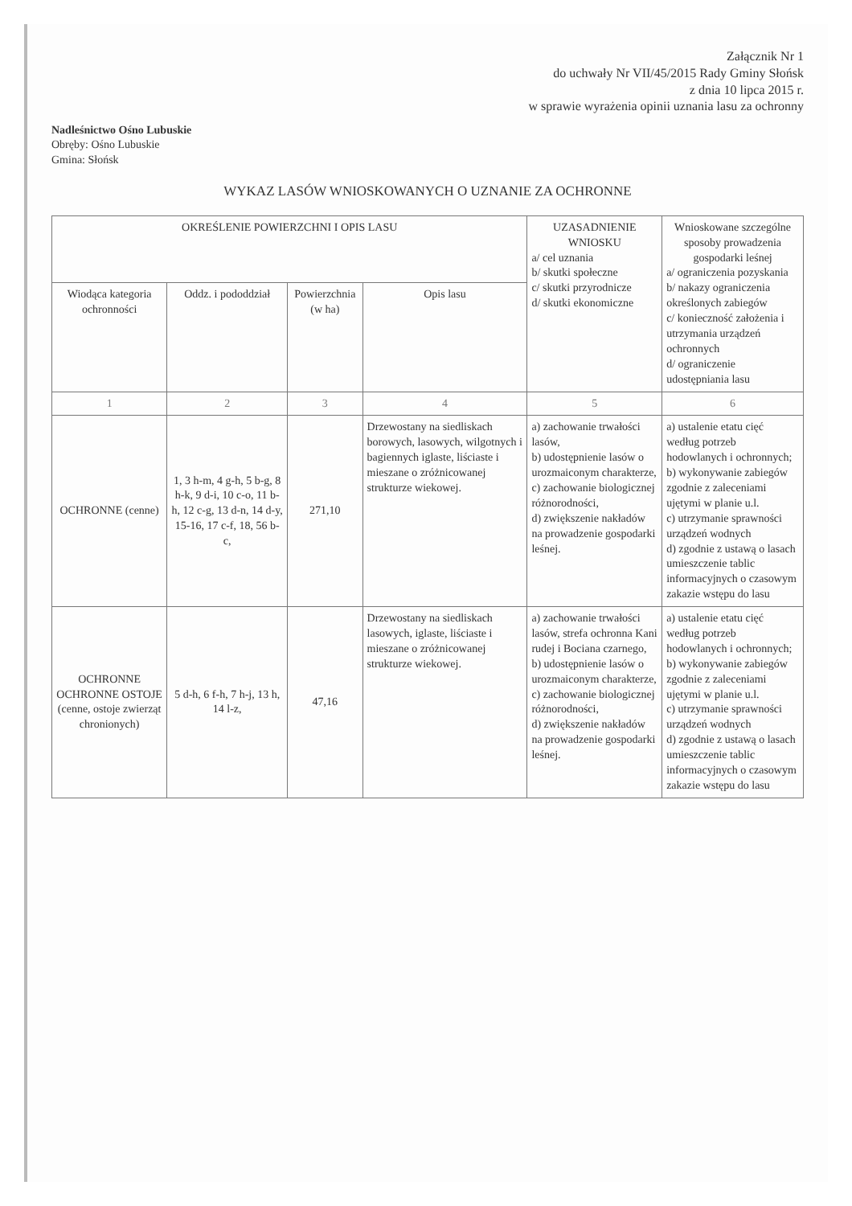Załącznik Nr 1
do uchwały Nr VII/45/2015 Rady Gminy Słońsk
z dnia 10 lipca 2015 r.
w sprawie wyrażenia opinii uznania lasu za ochronny
Nadleśnictwo Ośno Lubuskie
Obręby: Ośno Lubuskie
Gmina: Słońsk
WYKAZ LASÓW WNIOSKOWANYCH O UZNANIE ZA OCHRONNE
| OKREŚLENIE POWIERZCHNI I OPIS LASU | | | | UZASADNIENIE WNIOSKU a/ cel uznania b/ skutki społeczne c/ skutki przyrodnicze d/ skutki ekonomiczne | Wnioskowane szczególne sposoby prowadzenia gospodarki leśnej a/ ograniczenia pozyskania b/ nakazy ograniczenia określonych zabiegów c/ konieczność założenia i utrzymania urządzeń ochronnych d/ ograniczenie udostępniania lasu |
| --- | --- | --- | --- | --- | --- |
| Wiodąca kategoria ochronności | Oddz. i pododdział | Powierzchnia (w ha) | Opis lasu | | |
| 1 | 2 | 3 | 4 | 5 | 6 |
| OCHRONNE (cenne) | 1, 3 h-m, 4 g-h, 5 b-g, 8 h-k, 9 d-i, 10 c-o, 11 b-h, 12 c-g, 13 d-n, 14 d-y, 15-16, 17 c-f, 18, 56 b-c, | 271,10 | Drzewostany na siedliskach borowych, lasowych, wilgotnych i bagiennych iglaste, liściaste i mieszane o zróżnicowanej strukturze wiekowej. | a) zachowanie trwałości lasów, b) udostępnienie lasów o urozmaiconym charakterze, c) zachowanie biologicznej różnorodności, d) zwiększenie nakładów na prowadzenie gospodarki leśnej. | a) ustalenie etatu cięć według potrzeb hodowlanych i ochronnych; b) wykonywanie zabiegów zgodnie z zaleceniami ujętymi w planie u.l. c) utrzymanie sprawności urządzeń wodnych d) zgodnie z ustawą o lasach umieszczenie tablic informacyjnych o czasowym zakazie wstępu do lasu |
| OCHRONNE OCHRONNE OSTOJE (cenne, ostoje zwierząt chronionych) | 5 d-h, 6 f-h, 7 h-j, 13 h, 14 l-z, | 47,16 | Drzewostany na siedliskach lasowych, iglaste, liściaste i mieszane o zróżnicowanej strukturze wiekowej. | a) zachowanie trwałości lasów, strefa ochronna Kani rudej i Bociana czarnego, b) udostępnienie lasów o urozmaiconym charakterze, c) zachowanie biologicznej różnorodności, d) zwiększenie nakładów na prowadzenie gospodarki leśnej. | a) ustalenie etatu cięć według potrzeb hodowlanych i ochronnych; b) wykonywanie zabiegów zgodnie z zaleceniami ujętymi w planie u.l. c) utrzymanie sprawności urządzeń wodnych d) zgodnie z ustawą o lasach umieszczenie tablic informacyjnych o czasowym zakazie wstępu do lasu |